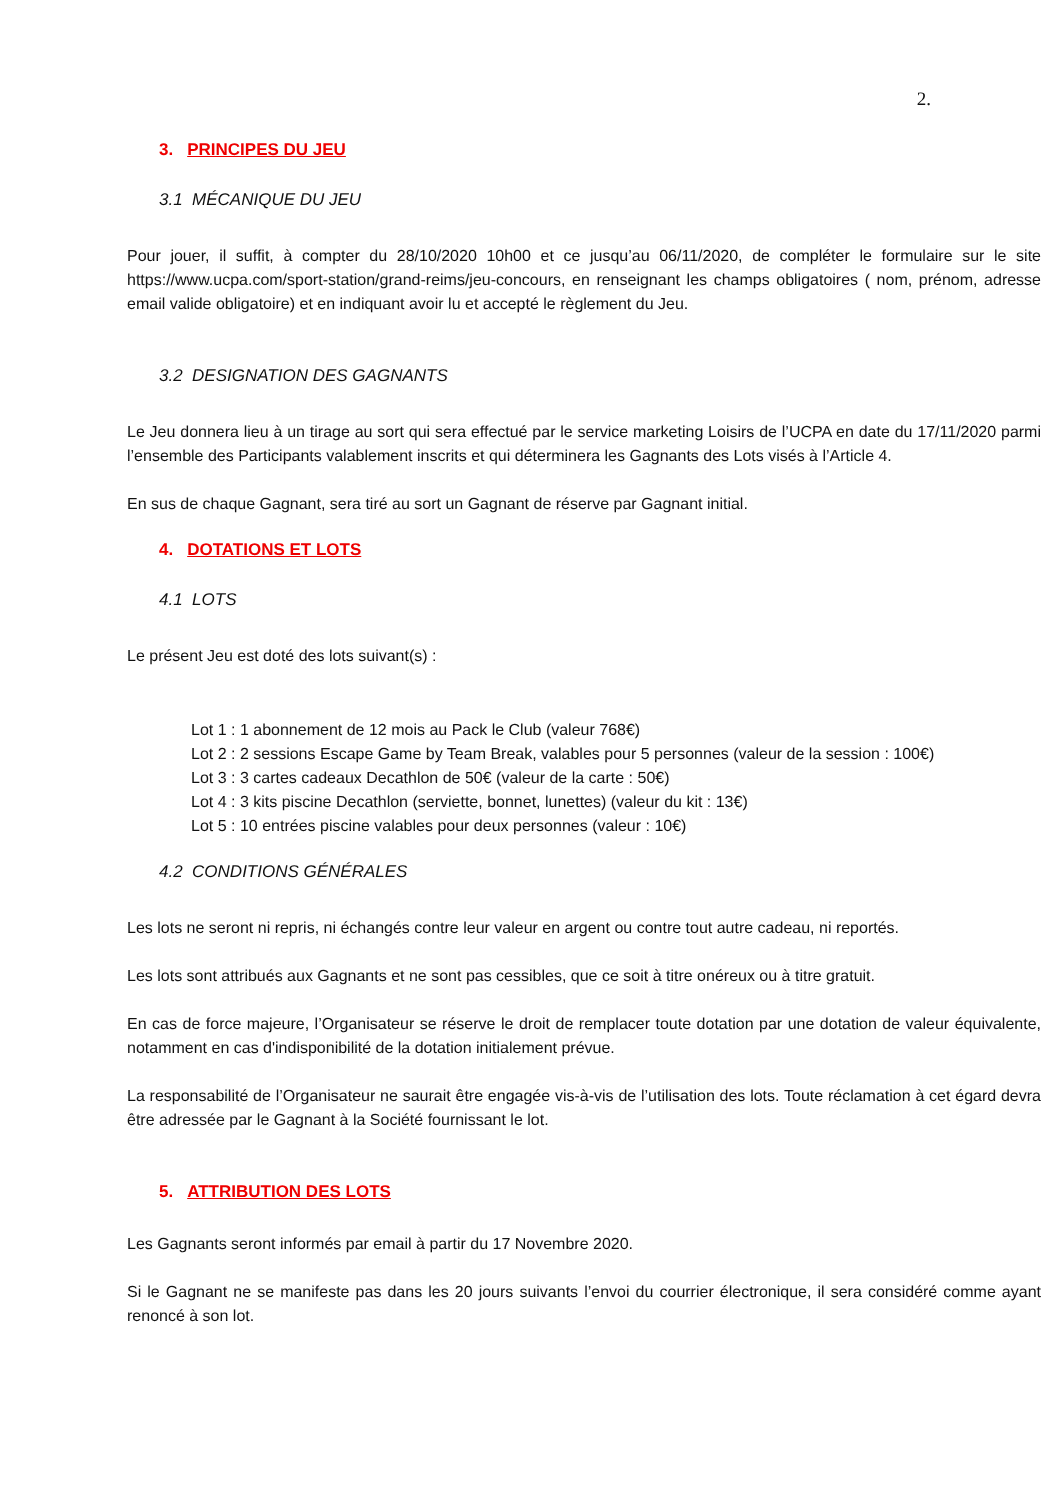2.
3. PRINCIPES DU JEU
3.1 MÉCANIQUE DU JEU
Pour jouer, il suffit, à compter du 28/10/2020 10h00 et ce jusqu’au 06/11/2020, de compléter le formulaire sur le site https://www.ucpa.com/sport-station/grand-reims/jeu-concours, en renseignant les champs obligatoires ( nom, prénom, adresse email valide obligatoire) et en indiquant avoir lu et accepté le règlement du Jeu.
3.2 DESIGNATION DES GAGNANTS
Le Jeu donnera lieu à un tirage au sort qui sera effectué par le service marketing Loisirs de l’UCPA en date du 17/11/2020 parmi l’ensemble des Participants valablement inscrits et qui déterminera les Gagnants des Lots visés à l’Article 4.
En sus de chaque Gagnant, sera tiré au sort un Gagnant de réserve par Gagnant initial.
4. DOTATIONS ET LOTS
4.1 LOTS
Le présent Jeu est doté des lots suivant(s) :
Lot 1 : 1 abonnement de 12 mois au Pack le Club (valeur 768€)
Lot 2 : 2 sessions Escape Game by Team Break, valables pour 5 personnes (valeur de la session : 100€)
Lot 3 : 3 cartes cadeaux Decathlon de 50€ (valeur de la carte : 50€)
Lot 4 : 3 kits piscine Decathlon (serviette, bonnet, lunettes) (valeur du kit : 13€)
Lot 5 : 10 entrées piscine valables pour deux personnes (valeur : 10€)
4.2 CONDITIONS GÉNÉRALES
Les lots ne seront ni repris, ni échangés contre leur valeur en argent ou contre tout autre cadeau, ni reportés.
Les lots sont attribués aux Gagnants et ne sont pas cessibles, que ce soit à titre onéreux ou à titre gratuit.
En cas de force majeure, l’Organisateur se réserve le droit de remplacer toute dotation par une dotation de valeur équivalente, notamment en cas d'indisponibilité de la dotation initialement prévue.
La responsabilité de l’Organisateur ne saurait être engagée vis-à-vis de l’utilisation des lots. Toute réclamation à cet égard devra être adressée par le Gagnant à la Société fournissant le lot.
5. ATTRIBUTION DES LOTS
Les Gagnants seront informés par email à partir du 17 Novembre 2020.
Si le Gagnant ne se manifeste pas dans les 20 jours suivants l’envoi du courrier électronique, il sera considéré comme ayant renoncé à son lot.